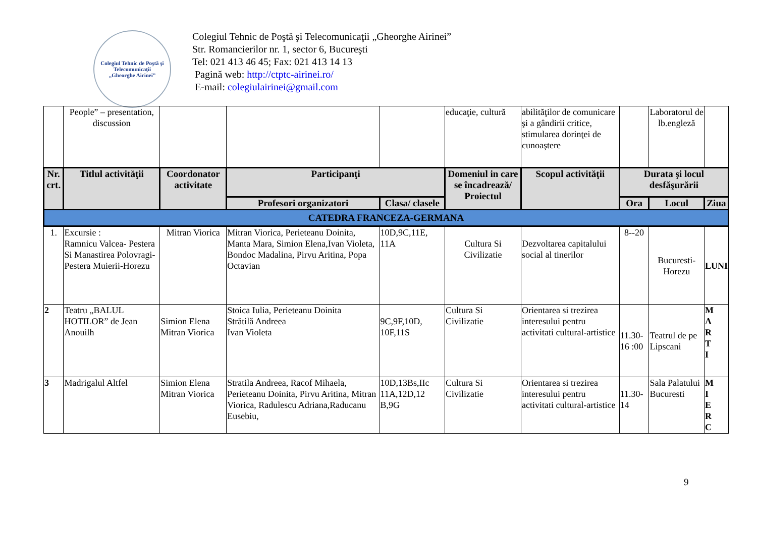Colegiul Tehnic de Poştă şi Telecomunicaţii
„Gheorghe Airinei”
Colegiul Tehnic de Poştă şi Telecomunicaţii „Gheorghe Airinei”
Str. Romancierilor nr. 1, sector 6, Bucureşti
Tel: 021 413 46 45; Fax: 021 413 14 13
Pagină web: http://ctptc-airinei.ro/
E-mail: colegiulairinei@gmail.com
| | People” – presentation, discussion | | | | educaţie, cultură | abilităţilor de comunicare şi a gândirii critice, stimularea dorinţei de cunoaştere | | Laboratorul de lb.engleză | |
| Nr. crt. | Titlul activităţii | Coordonator activitate | Participanţi | | Domeniul in care se încadrează/ Proiectul | Scopul activităţii | Durata şi locul desfăşurării | | |
| | | | Profesori organizatori | Clasa/ clasele | | | Ora | Locul | Ziua |
| CATEDRA FRANCEZA-GERMANA | | | | | | | | | |
| 1. | Excursie : Ramnicu Valcea- Pestera Si Manastirea Polovragi-Pestera Muierii-Horezu | Mitran Viorica | Mitran Viorica, Perieteanu Doinita, Manta Mara, Simion Elena,Ivan Violeta, Bondoc Madalina, Pirvu Aritina, Popa Octavian | 10D,9C,11E, 11A | Cultura Si Civilizatie | Dezvoltarea capitalului social al tinerilor | 8--20 | Bucuresti-Horezu | LUNI |
| 2 | Teatru „BALUL HOTILOR” de Jean Anouilh | Simion Elena Mitran Viorica | Stoica Iulia, Perieteanu Doinita Strătilă Andreea Ivan Violeta | 9C,9F,10D, 10F,11S | Cultura Si Civilizatie | Orientarea si trezirea interesului pentru activitati cultural-artistice | 11.30-16 :00 | Teatrul de pe Lipscani | M A R T I |
| 3 | Madrigalul Altfel | Simion Elena Mitran Viorica | Stratila Andreea, Racof Mihaela, Perieteanu Doinita, Pirvu Aritina, Mitran Viorica, Radulescu Adriana,Raducanu Eusebiu, | 10D,13Bs,IIc 11A,12D,12 B,9G | Cultura Si Civilizatie | Orientarea si trezirea interesului pentru activitati cultural-artistice | 11.30-14 | Sala Palatului Bucuresti | M I E R C |
9